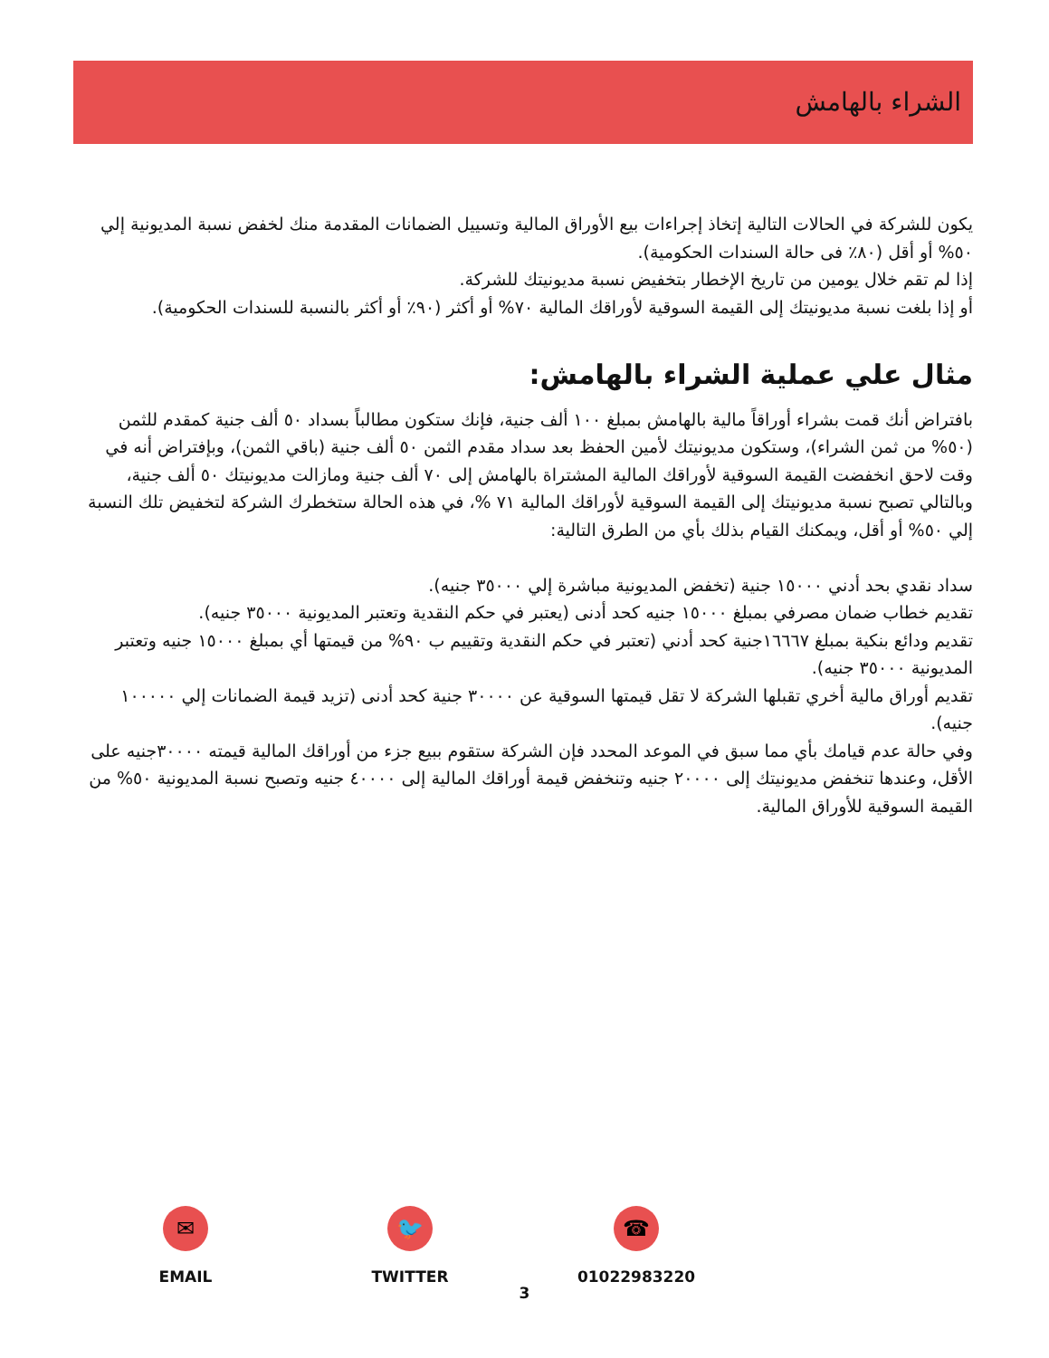الشراء بالهامش
يكون للشركة في الحالات التالية إتخاذ إجراءات بيع الأوراق المالية وتسييل الضمانات المقدمة منك لخفض نسبة المديونية إلي ٥٠% أو أقل (٨٠٪ فى حالة السندات الحكومية).
إذا لم تقم خلال يومين من تاريخ الإخطار بتخفيض نسبة مديونيتك للشركة.
أو إذا بلغت نسبة مديونيتك إلى القيمة السوقية لأوراقك المالية ٧٠% أو أكثر (٩٠٪ أو أكثر بالنسبة للسندات الحكومية).
مثال علي عملية الشراء بالهامش:
بافتراض أنك قمت بشراء أوراقاً مالية بالهامش بمبلغ ١٠٠ ألف جنية، فإنك ستكون مطالباً بسداد ٥٠ ألف جنية كمقدم للثمن (٥٠% من ثمن الشراء)، وستكون مديونيتك لأمين الحفظ بعد سداد مقدم الثمن ٥٠ ألف جنية (باقي الثمن)، وبإفتراض أنه في وقت لاحق انخفضت القيمة السوقية لأوراقك المالية المشتراة بالهامش إلى ٧٠ ألف جنية ومازالت مديونيتك ٥٠ ألف جنية، وبالتالي تصبح نسبة مديونيتك إلى القيمة السوقية لأوراقك المالية ٧١ %، في هذه الحالة ستخطرك الشركة لتخفيض تلك النسبة إلي ٥٠% أو أقل، ويمكنك القيام بذلك بأي من الطرق التالية:
سداد نقدي بحد أدني ١٥٠٠٠ جنية (تخفض المديونية مباشرة إلي ٣٥٠٠٠ جنيه).
تقديم خطاب ضمان مصرفي بمبلغ ١٥٠٠٠ جنيه كحد أدنى (يعتبر في حكم النقدية وتعتبر المديونية ٣٥٠٠٠ جنيه).
تقديم ودائع بنكية بمبلغ ١٦٦٦٧جنية كحد أدني (تعتبر في حكم النقدية وتقييم ب ٩٠% من قيمتها أي بمبلغ ١٥٠٠٠ جنيه وتعتبر المديونية ٣٥٠٠٠ جنيه).
تقديم أوراق مالية أخري تقبلها الشركة لا تقل قيمتها السوقية عن ٣٠٠٠٠ جنية كحد أدنى (تزيد قيمة الضمانات إلي ١٠٠٠٠٠ جنيه).
وفي حالة عدم قيامك بأي مما سبق في الموعد المحدد فإن الشركة ستقوم ببيع جزء من أوراقك المالية قيمته ٣٠٠٠٠جنيه على الأقل، وعندها تنخفض مديونيتك إلى ٢٠٠٠٠ جنيه وتنخفض قيمة أوراقك المالية إلى ٤٠٠٠٠ جنيه وتصبح نسبة المديونية ٥٠% من القيمة السوقية للأوراق المالية.
✉
EMAIL
🐦
TWITTER
☎
01022983220
3